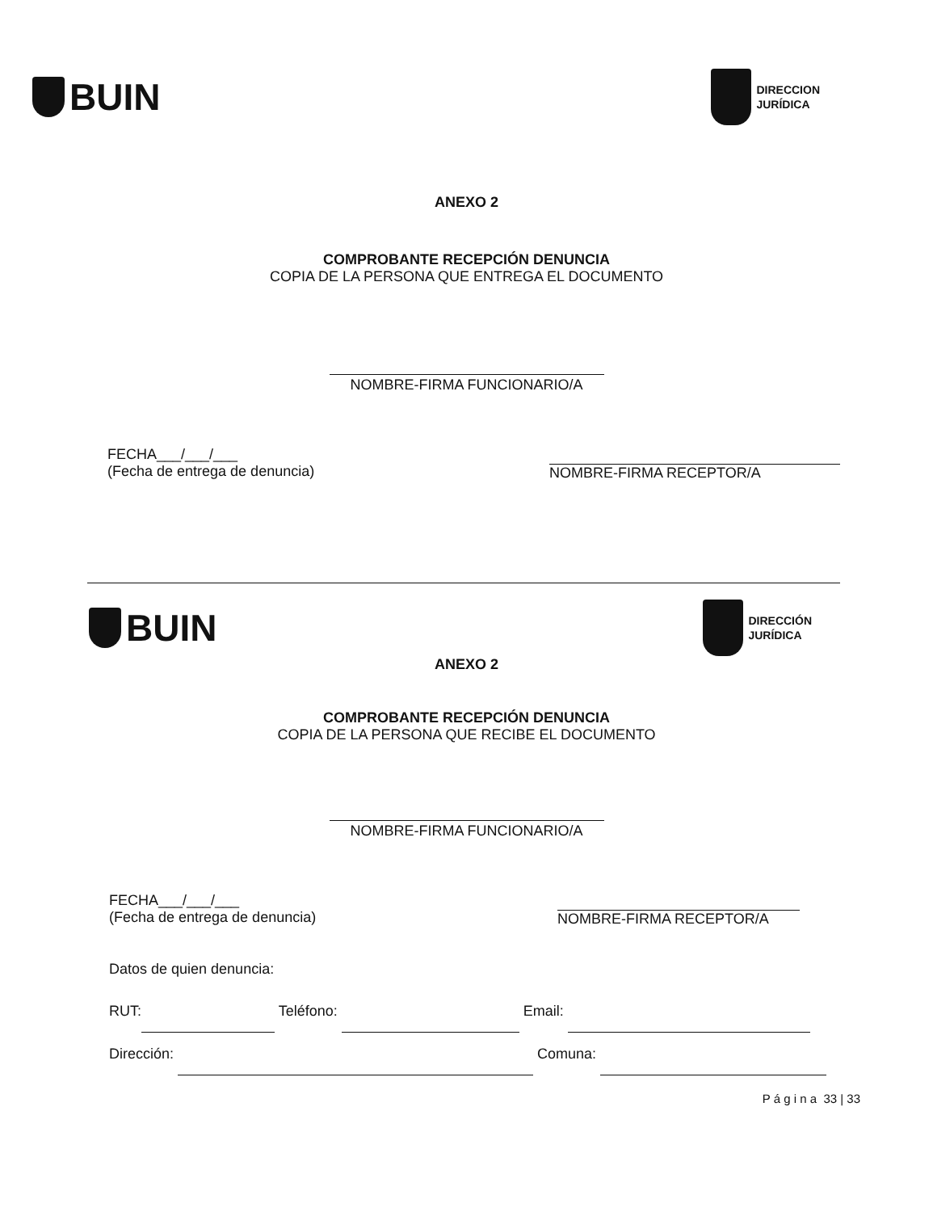BUIN
DIRECCION
JURÍDICA
ANEXO 2
COMPROBANTE RECEPCIÓN DENUNCIA
COPIA DE LA PERSONA QUE ENTREGA EL DOCUMENTO
NOMBRE-FIRMA FUNCIONARIO/A
FECHA___/___/___
(Fecha de entrega de denuncia)
NOMBRE-FIRMA RECEPTOR/A
BUIN
DIRECCIÓN
JURÍDICA
ANEXO 2
COMPROBANTE RECEPCIÓN DENUNCIA
COPIA DE LA PERSONA QUE RECIBE EL DOCUMENTO
NOMBRE-FIRMA FUNCIONARIO/A
FECHA___/___/___
(Fecha de entrega de denuncia)
NOMBRE-FIRMA RECEPTOR/A
Datos de quien denuncia:
RUT: Teléfono: Email:
Dirección: Comuna:
P á g i n a 33 | 33